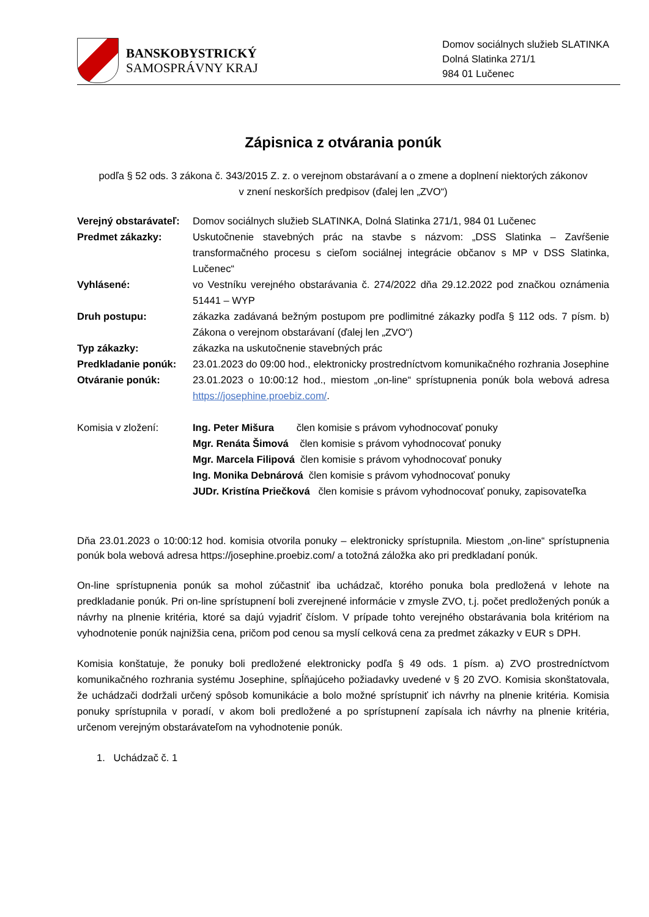BANSKOBYSTRICKÝ
SAMOSPRÁVNY KRAJ
Domov sociálnych služieb SLATINKA
Dolná Slatinka 271/1
984 01 Lučenec
Zápisnica z otvárania ponúk
podľa § 52 ods. 3 zákona č. 343/2015 Z. z. o verejnom obstarávaní a o zmene a doplnení niektorých zákonov
v znení neskorších predpisov (ďalej len „ZVO“)
Verejný obstarávateľ:
Domov sociálnych služieb SLATINKA, Dolná Slatinka 271/1, 984 01 Lučenec
Predmet zákazky: Uskutočnenie stavebných prác na stavbe s názvom: „DSS Slatinka – Zavŕšenie transformačného procesu s cieľom sociálnej integrácie občanov s MP v DSS Slatinka, Lučenec“
Vyhlásené: vo Vestníku verejného obstarávania č. 274/2022 dňa 29.12.2022 pod značkou oznámenia 51441 – WYP
Druh postupu: zákazka zadávaná bežným postupom pre podlimitné zákazky podľa § 112 ods. 7 písm. b) Zákona o verejnom obstarávaní (ďalej len „ZVO“)
Typ zákazky: zákazka na uskutočnenie stavebných prác
Predkladanie ponúk: 23.01.2023 do 09:00 hod., elektronicky prostredníctvom komunikačného rozhrania Josephine
Otváranie ponúk: 23.01.2023 o 10:00:12 hod., miestom „on-line“ sprístupnenia ponúk bola webová adresa https://josephine.proebiz.com/.
Komisia v zložení: Ing. Peter Mišura člen komisie s právom vyhodnocovať ponuky
Mgr. Renáta Šimová člen komisie s právom vyhodnocovať ponuky
Mgr. Marcela Filipová člen komisie s právom vyhodnocovať ponuky
Ing. Monika Debnárová člen komisie s právom vyhodnocovať ponuky
JUDr. Kristína Priečková člen komisie s právom vyhodnocovať ponuky, zapisovateľka
Dňa 23.01.2023 o 10:00:12 hod. komisia otvorila ponuky – elektronicky sprístupnila. Miestom „on-line“ sprístupnenia ponúk bola webová adresa https://josephine.proebiz.com/ a totožná záložka ako pri predkladaní ponúk.
On-line sprístupnenia ponúk sa mohol zúčastniť iba uchádzač, ktorého ponuka bola predložená v lehote na predkladanie ponúk. Pri on-line sprístupnení boli zverejnené informácie v zmysle ZVO, t.j. počet predložených ponúk a návrhy na plnenie kritéria, ktoré sa dajú vyjadriť číslom. V prípade tohto verejného obstarávania bola kritériom na vyhodnotenie ponúk najnižšia cena, pričom pod cenou sa myslí celková cena za predmet zákazky v EUR s DPH.
Komisia konštatuje, že ponuky boli predložené elektronicky podľa § 49 ods. 1 písm. a) ZVO prostredníctvom komunikačného rozhrania systému Josephine, spĺňajúceho požiadavky uvedené v § 20 ZVO. Komisia skonštatovala, že uchádzači dodržali určený spôsob komunikácie a bolo možné sprístupniť ich návrhy na plnenie kritéria. Komisia ponuky sprístupnila v poradí, v akom boli predložené a po sprístupnení zapísala ich návrhy na plnenie kritéria, určenom verejným obstarávateľom na vyhodnotenie ponúk.
1. Uchádzač č. 1